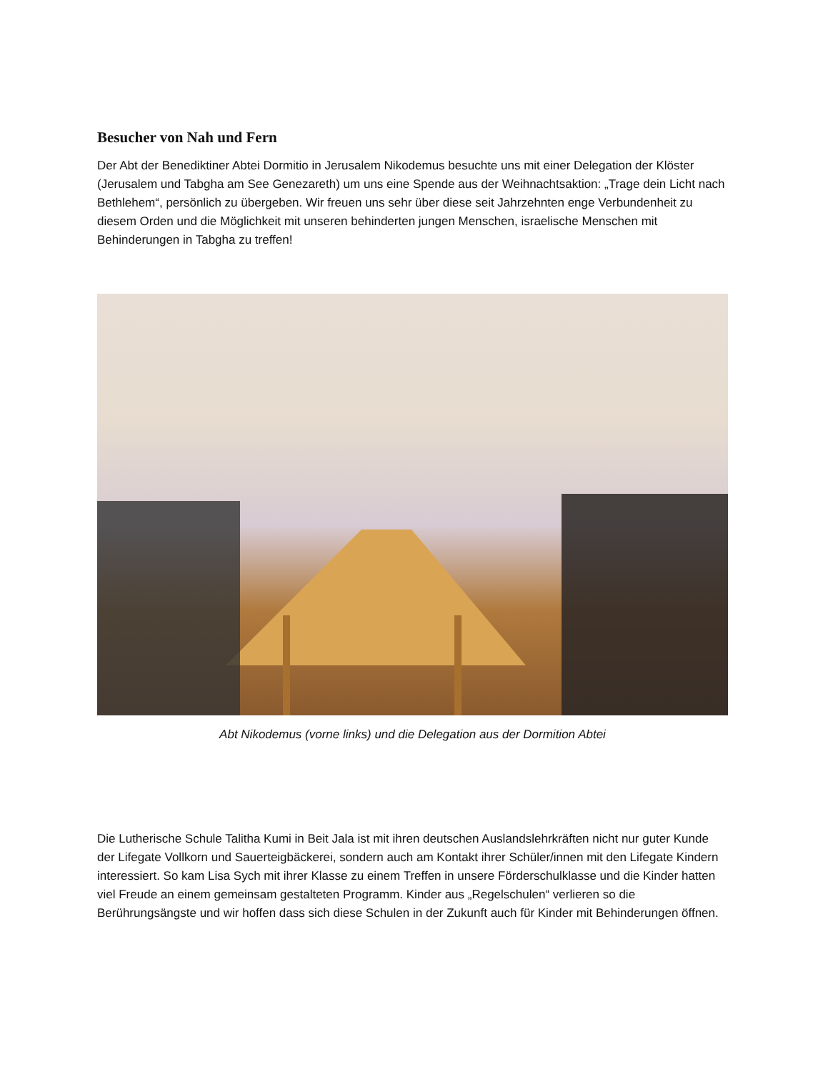Besucher von Nah und Fern
Der Abt der Benediktiner Abtei Dormitio in Jerusalem Nikodemus besuchte uns mit einer Delegation der Klöster (Jerusalem und Tabgha am See Genezareth) um uns eine Spende aus der Weihnachtsaktion: „Trage dein Licht nach Bethlehem“, persönlich zu übergeben. Wir freuen uns sehr über diese seit Jahrzehnten enge Verbundenheit zu diesem Orden und die Möglichkeit mit unseren behinderten jungen Menschen, israelische Menschen mit Behinderungen in Tabgha zu treffen!
Abt Nikodemus (vorne links) und die Delegation aus der Dormition Abtei
Die Lutherische Schule Talitha Kumi in Beit Jala ist mit ihren deutschen Auslandslehrkräften nicht nur guter Kunde der Lifegate Vollkorn und Sauerteigbäckerei, sondern auch am Kontakt ihrer Schüler/innen mit den Lifegate Kindern interessiert. So kam Lisa Sych mit ihrer Klasse zu einem Treffen in unsere Förderschulklasse und die Kinder hatten viel Freude an einem gemeinsam gestalteten Programm. Kinder aus „Regelschulen“ verlieren so die Berührungsängste und wir hoffen dass sich diese Schulen in der Zukunft auch für Kinder mit Behinderungen öffnen.